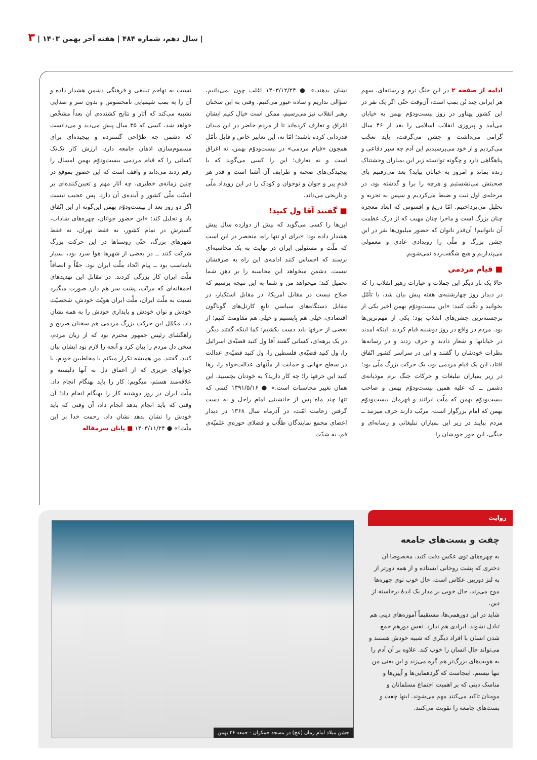| سال دهم، شماره ۴۸۴ | هفته آخر بهمن ۱۴۰۳ | ۳
ادامه از صفحه ۲ در این جنگ نرم و رسانه‌ای، سهم هر ایرانی چند تُن بمب است، آن‌وقت حتّی اگر یک نفر در این کشور پهناور در روز بیست‌ودوّم بهمن به خیابان می‌آمد و پیروزی انقلاب اسلامی را بعد از ۴۶ سال گرامی می‌داشت و جشن می‌گرفت، باید تعجّب می‌کردیم و از خود می‌پرسیدیم این آدم چه سپر دفاعی و پناهگاهی دارد و چگونه توانسته زیر این بمباران وحشتناک زنده بماند و امروز به خیابان بیاید؟ بعد می‌رفتیم پای صحبتش می‌نشستیم و هرچه را برا و گذشته بود، در مرحله‌ی اول ثبت و ضبط می‌کردیم و سپس به تجزیه و تحلیل می‌پرداختیم. امّا دریغ و افسوس که ابعاد معجزه چنان بزرگ است و ماجرا چنان مهیب که از درک عظمت آن ناتوانیم! آن‌قدر ناتوان که حضور میلیون‌ها نفر در این جشن بزرگ و ملّی را رویدادی عادی و معمولی می‌پنداریم و هیچ شگفت‌زده نمی‌شویم.
■ قیام مردمی
حالا یک بار دیگر این جملات و عبارات رهبر انقلاب را که در دیدار روز چهارشنبه‌ی هفته پیش بیان شد، با تأمّل بخوانید و دقّت کنید: «این بیست‌ودوّم بهمن اخیر یکی از برجسته‌ترین جشن‌های انقلاب بود؛ یکی از مهم‌ترین‌ها بود. مردم در واقع در روز دوشنبه قیام کردند. اینکه آمدند در خیابانها و شعار دادند و حرف زدند و در رسانه‌ها نظرات خودشان را گفتند و این در سراسر کشور اتّفاق افتاد، این یک قیام مردمی بود، یک حرکت بزرگ ملّی بود؛ در زیر بمباران تبلیغات و حرکات جنگ نرم موذیانه‌ی دشمن ــ که علیه همین بیست‌ودوّم بهمن و صاحب بیست‌ودوّم بهمن که ملّت ایرانند و قهرمان بیست‌ودوّم بهمن که امام بزرگوار است، مرتّب دارند حرف میزنند ــ مردم بیایند در زیر این بمباران تبلیغاتی و رسانه‌ای و جنگی، این جور خودشان را
نشان بدهند.» ● ۱۴۰۳/۱۲/۲۴ اغلب چون نمی‌دانیم، سؤالی نداریم و ساده عبور می‌کنیم. وقتی به این سخنان رهبر انقلاب نیز می‌رسیم، ممکن است خیال کنیم ایشان اغراق و تعارف کرده‌اند تا از مردم حاضر در این میدان قدردانی کرده باشند؛ امّا نه، این تعابیر خاص و قابل تأمّل همچون «قیام مردمی» در بیست‌ودوّم بهمن، نه اغراق است و نه تعارف؛ این را کسی می‌گوید که با پیچیدگی‌های صحنه و ظرایف آن آشنا است و قدر هر قدمِ پیر و جوان و نوجوان و کودک را در این رویداد ملّی و تاریخی می‌داند.
■ گفتند آقا ول کنید!
این‌ها را کسی می‌گوید که بیش از دوازده سال پیش هشدار داده بود: «برای او تنها راه، منحصر در این است که ملّت و مسئولین ایران در نهایت به یک محاسبه‌ای برسند که احساس کنند ادامه‌ی این راه به صرفشان نیست. دشمن میخواهد این محاسبه را بر ذهن شما تحمیل کند؛ میخواهد من و شما به این نتیجه برسیم که صلاح نیست در مقابل آمریکا، در مقابل استکبار، در مقابل دستگاه‌های سیاسیِ تابعِ کارتل‌های گوناگون اقتصادی، خیلی هم بِایستیم و خیلی هم مقاومت کنیم؛ از بعضی از حرفها باید دست بکشیم؛ کما اینکه گفتند دیگر. در یک برهه‌ای، کسانی گفتند آقا ول کنید قضیّه‌ی اسرائیل را، ول کنید قضیّه‌ی فلسطین را، ول کنید قضیّه‌ی عدالت در سطح جهانی و حمایت از ملّتهای عدالت‌خواه را، رها کنید این حرفها را؛ چه کار دارید؟ به خودتان بچسبید. این همان تغییر محاسبات است.» ● ۱۳۹۱/۵/۱۶ کسی که تنها چند ماه پس از جانشینی امام راحل و به دست گرفتن زعامت امّت، در آذرماه سال ۱۳۶۸ در دیدار اعضای مجمع نمایندگان طلّاب و فضلای حوزه‌ی علمیّه‌ی قم، به شدّت
نسبت به تهاجم تبلیغی و فرهنگی دشمن هشدار داده و آن را به بمب شیمیایی نامحسوس و بدون سر و صدایی تشبیه می‌کند که آثار و نتایج کشنده‌ی آن بعداً مشخّص خواهد شد، کسی که ۳۵ سال پیش می‌دید و می‌دانست که دشمن چه طرّاحی گسترده و پیچیده‌ای برای مسموم‌سازی اذهان جامعه دارد، ارزش کار تک‌تک کسانی را که قیام مردمی بیست‌ودوّم بهمن امسال را رقم زدند می‌داند و واقف است که این حضورِ بموقع در چنین زمانه‌ی خطیری، چه آثار مهم و تعیین‌کننده‌ای بر امنیّت ملّی کشور و آینده‌ی آن دارد. پس عجیب نیست اگر دو روز بعد از بیست‌ودوّم بهمن این‌گونه از این اتّفاق یاد و تجلیل کند: «این حضور جوانان، چهره‌های شاداب، گسترش در تمام کشور، نه فقط تهران، نه فقط شهرهای بزرگ، حتّی روستاها در این حرکت بزرگ شرکت کنند ــ در بعضی از شهرها هوا سرد بود، بسیار نامناسب بود ــ پیام اتّحاد ملّت ایران بود. حقّاً و انصافاً ملّت ایران کار بزرگی کردند. در مقابل این تهدیدهای احمقانه‌ای که مرتّب، پشت سر هم دارد صورت میگیرد نسبت به ملّت ایران، ملّت ایران هویّت خودش، شخصیّت خودش و توان خودش و پایداری خودش را به همه نشان داد. مکمّل این حرکت بزرگ مردمی هم سخنان صریح و راهگشای رئیس جمهور محترم بود که از زبان مردم، سخن دل مردم را بیان کرد و آنچه را لازم بود ایشان بیان کنند، گفتند. من همیشه تکرار میکنم با مخاطبین خودم، با جوانهای عزیزی که از اعماق دل به آنها دلبسته و علاقه‌مند هستم، میگویم: کار را باید بهنگام انجام داد. ملّت ایران در روز دوشنبه کار را بهنگام انجام داد؛ آن وقتی که باید انجام بدهد انجام داد، آن وقتی که باید خودش را نشان بدهد نشان داد. رحمت خدا بر این ملّت!» ● ۱۴۰۳/۱۱/۲۴ ■ پایان سرمقاله
روایت
چفت و بست‌های جامعه
به چهره‌های توی عکس دقت کنید. مخصوصا آن دختری که پشت روحانی ایستاده و از همه دورتر از به لنز دوربین عکاس است. حال خوب توی چهره‌ها موج می‌زند. حال خوبی بر مدار یک ایدۀ برخاسته از دین.
شاید در این دورهمی‌ها، مستقیماً آموزه‌های دینی هم تبادل نشوند. ایرادی هم ندارد. نفس دورهم جمع شدن انسان با افراد دیگری که شبیه خودش هستند و می‌تواند حال انسان را خوب کند. علاوه بر آن آدم را به هویت‌های بزرگ‌تر هم گره می‌زند و این یعنی من تنها نیستم. اینجاست که گردهمایی‌ها و آیین‌ها و مناسک دینی که بر اهمیت اجتماع مسلمانان و مومنان تاکید می‌کنند مهم می‌شوند. اینها چفت و بست‌های جامعه را تقویت می‌کنند.
جشن میلاد امام زمان (عج) در مسجد جمکران - جمعه ۲۶ بهمن